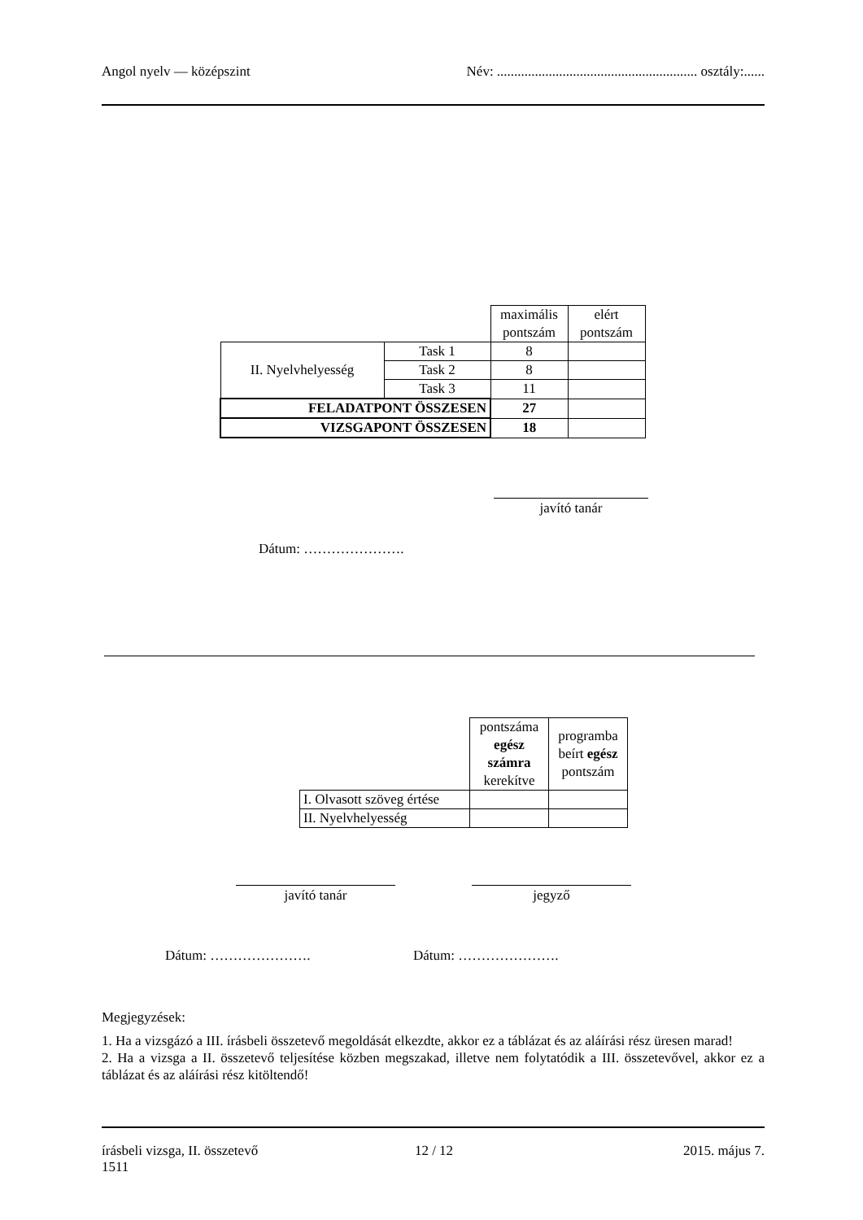Angol nyelv — középszint Név: .......................................................... osztály:......
| | | maximális pontszám | elért pontszám |
| II. Nyelvhelyesség | Task 1 | 8 | |
| | Task 2 | 8 | |
| | Task 3 | 11 | |
| FELADATPONT ÖSSZESEN | | 27 | |
| VIZSGAPONT ÖSSZESEN | | 18 | |
javító tanár
Dátum: ………………….
| | pontszáma egész számra kerekítve | programba beírt egész pontszám |
| I. Olvasott szöveg értése | | |
| II. Nyelvhelyesség | | |
javító tanár jegyző
Dátum: …………………. Dátum: ………………….
Megjegyzések:
1. Ha a vizsgázó a III. írásbeli összetevő megoldását elkezdte, akkor ez a táblázat és az aláírási rész üresen marad!
2. Ha a vizsga a II. összetevő teljesítése közben megszakad, illetve nem folytatódik a III. összetevővel, akkor ez a táblázat és az aláírási rész kitöltendő!
írásbeli vizsga, II. összetevő
1511 12 / 12 2015. május 7.